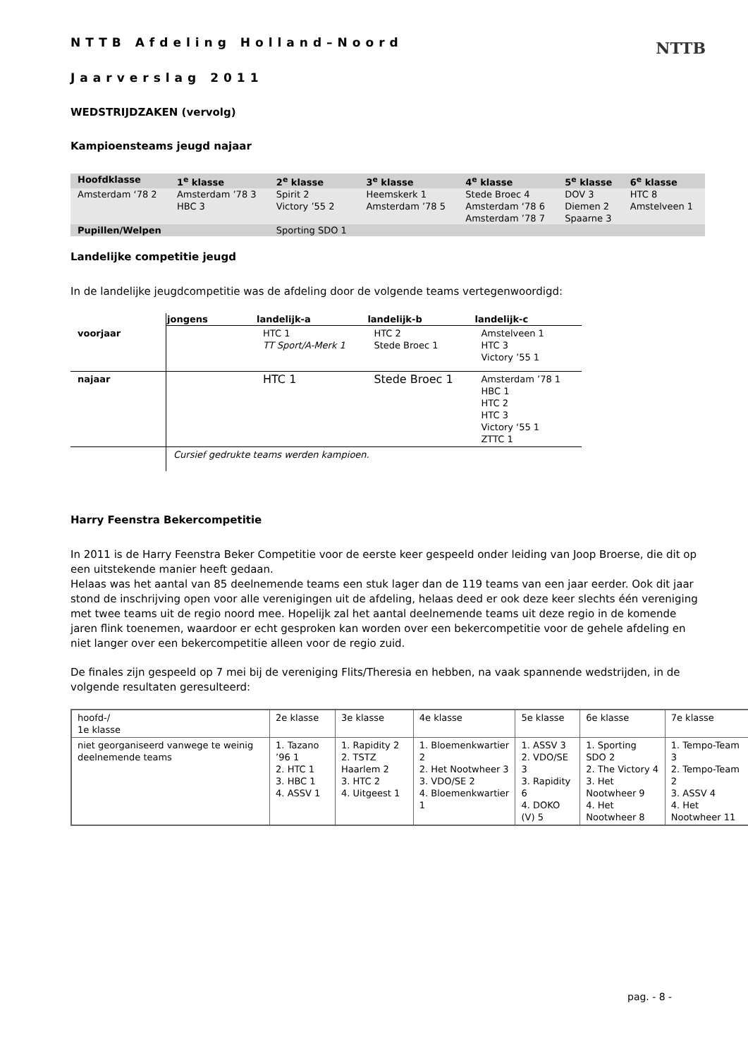NTTB
NTTB Afdeling Holland–Noord
Jaarverslag 2011
WEDSTRIJDZAKEN (vervolg)
Kampioensteams jeugd najaar
| Hoofdklasse | 1<sup>e</sup> klasse | 2<sup>e</sup> klasse | 3<sup>e</sup> klasse | 4<sup>e</sup> klasse | 5<sup>e</sup> klasse | 6<sup>e</sup> klasse |
| Amsterdam ‘78 2 | Amsterdam ’78 3 HBC 3 | Spirit 2 Victory ’55 2 | Heemskerk 1 Amsterdam ’78 5 | Stede Broec 4 Amsterdam ‘78 6 Amsterdam ’78 7 | DOV 3 Diemen 2 Spaarne 3 | HTC 8 Amstelveen 1 |
| Pupillen/Welpen | | Sporting SDO 1 | | | | |
Landelijke competitie jeugd
In de landelijke jeugdcompetitie was de afdeling door de volgende teams vertegenwoordigd:
| | jongens | landelijk-a | landelijk-b | landelijk-c |
| voorjaar | | HTC 1 TT Sport/A-Merk 1 | HTC 2 Stede Broec 1 | Amstelveen 1 HTC 3 Victory ’55 1 |
| najaar | | HTC 1 | Stede Broec 1 | Amsterdam ’78 1 HBC 1 HTC 2 HTC 3 Victory ‘55 1 ZTTC 1 |
| | Cursief gedrukte teams werden kampioen. | | | |
Harry Feenstra Bekercompetitie
In 2011 is de Harry Feenstra Beker Competitie voor de eerste keer gespeeld onder leiding van Joop Broerse, die dit op een uitstekende manier heeft gedaan.
Helaas was het aantal van 85 deelnemende teams een stuk lager dan de 119 teams van een jaar eerder. Ook dit jaar stond de inschrijving open voor alle verenigingen uit de afdeling, helaas deed er ook deze keer slechts één vereniging met twee teams uit de regio noord mee. Hopelijk zal het aantal deelnemende teams uit deze regio in de komende jaren flink toenemen, waardoor er echt gesproken kan worden over een bekercompetitie voor de gehele afdeling en niet langer over een bekercompetitie alleen voor de regio zuid.
De finales zijn gespeeld op 7 mei bij de vereniging Flits/Theresia en hebben, na vaak spannende wedstrijden, in de volgende resultaten geresulteerd:
| hoofd-/ 1e klasse | 2e klasse | 3e klasse | 4e klasse | 5e klasse | 6e klasse | 7e klasse |
| niet georganiseerd vanwege te weinig deelnemende teams | 1. Tazano ’96 1 2. HTC 1 3. HBC 1 4. ASSV 1 | 1. Rapidity 2 2. TSTZ Haarlem 2 3. HTC 2 4. Uitgeest 1 | 1. Bloemenkwartier 2 2. Het Nootwheer 3 3. VDO/SE 2 4. Bloemenkwartier 1 | 1. ASSV 3 2. VDO/SE 3 3. Rapidity 6 4. DOKO (V) 5 | 1. Sporting SDO 2 2. The Victory 4 3. Het Nootwheer 9 4. Het Nootwheer 8 | 1. Tempo-Team 3 2. Tempo-Team 2 3. ASSV 4 4. Het Nootwheer 11 |
pag. - 8 -